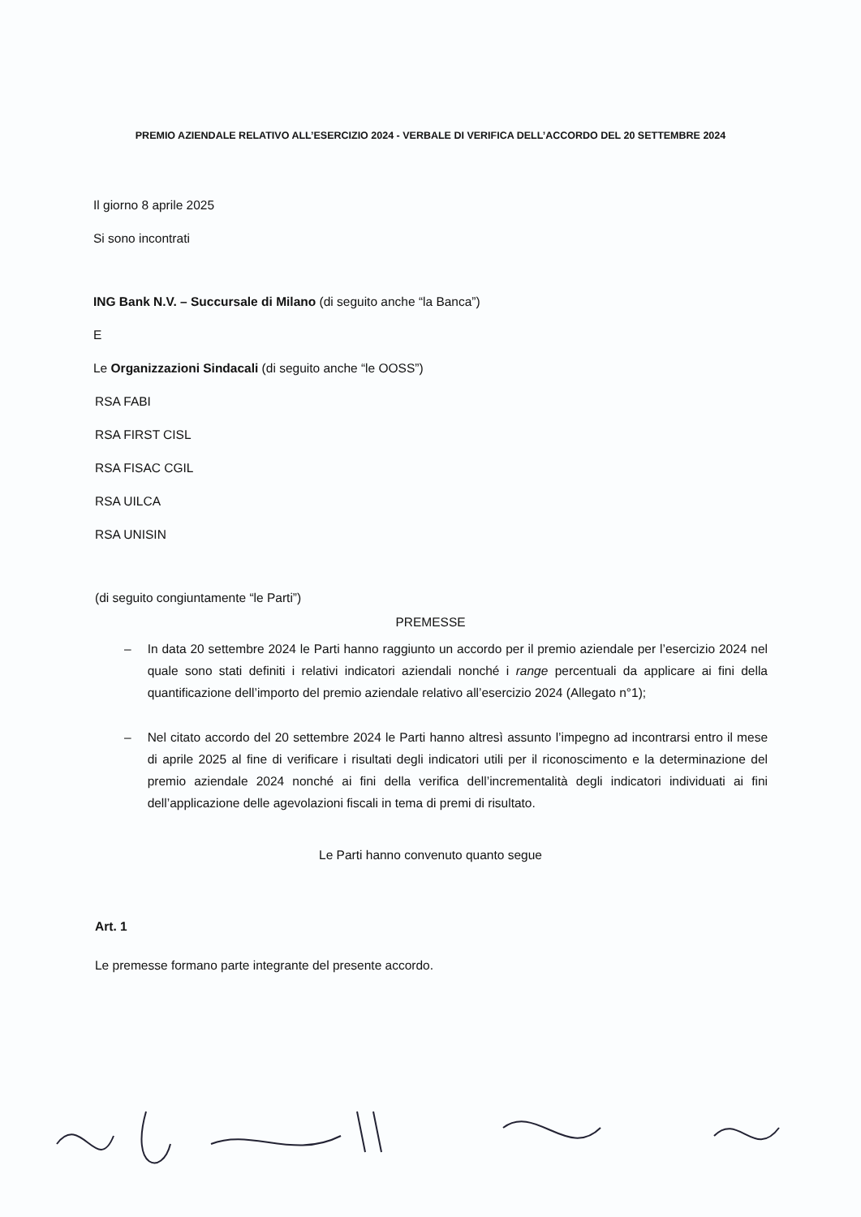PREMIO AZIENDALE RELATIVO ALL’ESERCIZIO 2024 - VERBALE DI VERIFICA DELL’ACCORDO DEL 20 SETTEMBRE 2024
Il giorno 8 aprile 2025
Si sono incontrati
ING Bank N.V. – Succursale di Milano (di seguito anche “la Banca”)
E
Le Organizzazioni Sindacali (di seguito anche “le OOSS”)
RSA FABI
RSA FIRST CISL
RSA FISAC CGIL
RSA UILCA
RSA UNISIN
(di seguito congiuntamente “le Parti”)
PREMESSE
– In data 20 settembre 2024 le Parti hanno raggiunto un accordo per il premio aziendale per l’esercizio 2024 nel quale sono stati definiti i relativi indicatori aziendali nonché i range percentuali da applicare ai fini della quantificazione dell’importo del premio aziendale relativo all’esercizio 2024 (Allegato n°1);
– Nel citato accordo del 20 settembre 2024 le Parti hanno altresì assunto l’impegno ad incontrarsi entro il mese di aprile 2025 al fine di verificare i risultati degli indicatori utili per il riconoscimento e la determinazione del premio aziendale 2024 nonché ai fini della verifica dell’incrementalità degli indicatori individuati ai fini dell’applicazione delle agevolazioni fiscali in tema di premi di risultato.
Le Parti hanno convenuto quanto segue
Art. 1
Le premesse formano parte integrante del presente accordo.